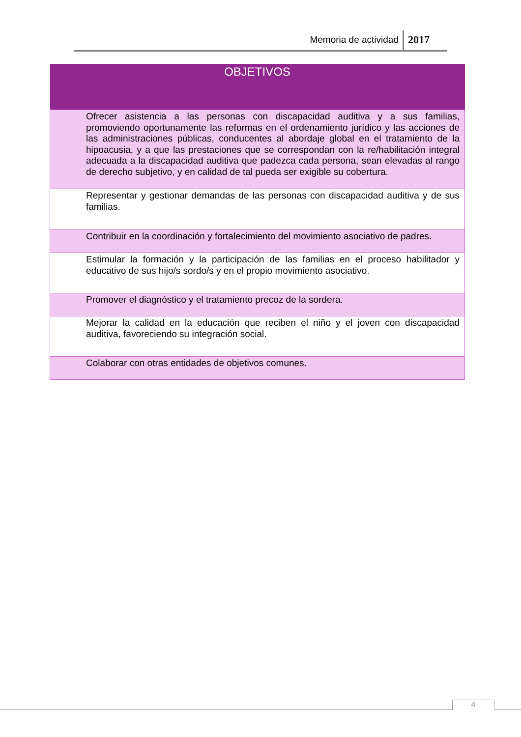Memoria de actividad 2017
| OBJETIVOS |
| --- |
| Ofrecer asistencia a las personas con discapacidad auditiva y a sus familias, promoviendo oportunamente las reformas en el ordenamiento jurídico y las acciones de las administraciones públicas, conducentes al abordaje global en el tratamiento de la hipoacusia, y a que las prestaciones que se correspondan con la re/habilitación integral adecuada a la discapacidad auditiva que padezca cada persona, sean elevadas al rango de derecho subjetivo, y en calidad de tal pueda ser exigible su cobertura. |
| Representar y gestionar demandas de las personas con discapacidad auditiva y de sus familias. |
| Contribuir en la coordinación y fortalecimiento del movimiento asociativo de padres. |
| Estimular la formación y la participación de las familias en el proceso habilitador y educativo de sus hijo/s sordo/s y en el propio movimiento asociativo. |
| Promover el diagnóstico y el tratamiento precoz de la sordera. |
| Mejorar la calidad en la educación que reciben el niño y el joven con discapacidad auditiva, favoreciendo su integración social. |
| Colaborar con otras entidades de objetivos comunes. |
4